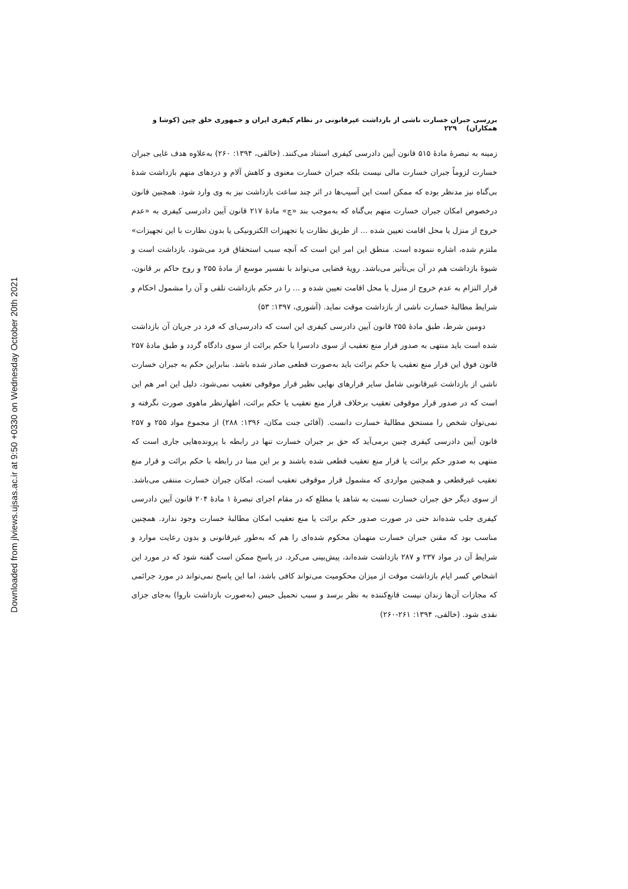Downloaded from jlviews.ujsas.ac.ir at 9:50 +0330 on Wednesday October 20th 2021
بررسی جبران خسارت ناشی از بازداشت غیرقانونی در نظام کیفری ایران و جمهوری خلق چین (کوشا و همکاران) ۲۲۹
زمینه به تبصرهٔ مادهٔ ۵۱۵ قانون آیین دادرسی کیفری استناد می‌کنند. (خالقی، ۱۳۹۴: ۲۶۰) به‌علاوه هدف غایی جبران خسارت لزوماً جبران خسارت مالی نیست بلکه جبران خسارت معنوی و کاهش آلام و دردهای متهم بازداشت شدهٔ بی‌گناه نیز مدنظر بوده که ممکن است این آسیب‌ها در اثر چند ساعت بازداشت نیز به وی وارد شود. همچنین قانون درخصوص امکان جبران خسارت متهم بی‌گناه که به‌موجب بند «چ» مادهٔ ۲۱۷ قانون آیین دادرسی کیفری به «عدم خروج از منزل یا محل اقامت تعیین شده ... از طریق نظارت یا تجهیزات الکترونیکی یا بدون نظارت با این تجهیزات» ملتزم شده، اشاره ننموده است. منطق این امر این است که آنچه سبب استحقاق فرد می‌شود، بازداشت است و شیوهٔ بازداشت هم در آن بی‌تأثیر می‌باشد. رویهٔ قضایی می‌تواند با تفسیر موسع از مادهٔ ۲۵۵ و روح حاکم بر قانون، قرار التزام به عدم خروج از منزل یا محل اقامت تعیین شده و ... را در حکم بازداشت تلقی و آن را مشمول احکام و شرایط مطالبهٔ خسارت ناشی از بازداشت موقت نماید. (آشوری، ۱۳۹۷: ۵۳)
دومین شرط، طبق مادهٔ ۲۵۵ قانون آیین دادرسی کیفری این است که دادرسی‌ای که فرد در جریان آن بازداشت شده است باید منتهی به صدور قرار منع تعقیب از سوی دادسرا یا حکم برائت از سوی دادگاه گردد و طبق مادهٔ ۲۵۷ قانون فوق این قرار منع تعقیب یا حکم برائت باید به‌صورت قطعی صادر شده باشد. بنابراین حکم به جبران خسارت ناشی از بازداشت غیرقانونی شامل سایر قرارهای نهایی نظیر قرار موقوفی تعقیب نمی‌شود، دلیل این امر هم این است که در صدور قرار موقوفی تعقیب برخلاف قرار منع تعقیب یا حکم برائت، اظهارنظر ماهوی صورت نگرفته و نمی‌توان شخص را مستحق مطالبهٔ خسارت دانست. (آقائی جنت مکان، ۱۳۹۶: ۲۸۸) از مجموع مواد ۲۵۵ و ۲۵۷ قانون آیین دادرسی کیفری چنین برمی‌آید که حق بر جبران خسارت تنها در رابطه با پرونده‌هایی جاری است که منتهی به صدور حکم برائت یا قرار منع تعقیب قطعی شده باشند و بر این مبنا در رابطه با حکم برائت و قرار منع تعقیب غیرقطعی و همچنین مواردی که مشمول قرار موقوفی تعقیب است، امکان جبران خسارت منتفی می‌باشد. از سوی دیگر حق جبران خسارت نسبت به شاهد یا مطلع که در مقام اجرای تبصرهٔ ۱ مادهٔ ۲۰۴ قانون آیین دادرسی کیفری جلب شده‌اند حتی در صورت صدور حکم برائت یا منع تعقیب امکان مطالبهٔ خسارت وجود ندارد. همچنین مناسب بود که مقنن جبران خسارت متهمان محکوم شده‌ای را هم که به‌طور غیرقانونی و بدون رعایت موارد و شرایط آن در مواد ۲۳۷ و ۲۸۷ بازداشت شده‌اند، پیش‌بینی می‌کرد. در پاسخ ممکن است گفته شود که در مورد این اشخاص کسر ایام بازداشت موقت از میزان محکومیت می‌تواند کافی باشد، اما این پاسخ نمی‌تواند در مورد جرائمی که مجازات آن‌ها زندان نیست قانع‌کننده به نظر برسد و سبب تحمیل حبس (به‌صورت بازداشت ناروا) به‌جای جزای نقدی شود. (خالقی، ۱۳۹۴: ۲۶۱-۲۶۰)